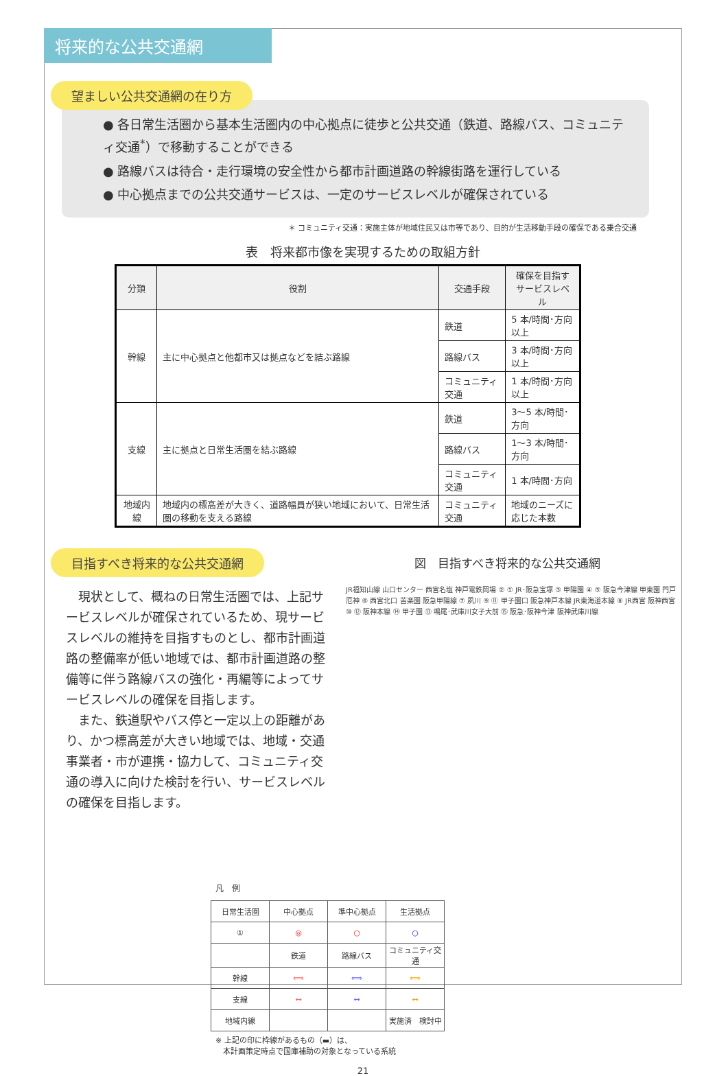将来的な公共交通網
望ましい公共交通網の在り方
● 各日常生活圏から基本生活圏内の中心拠点に徒歩と公共交通（鉄道、路線バス、コミュニティ交通<sup>*</sup>）で移動することができる
● 路線バスは待合・走行環境の安全性から都市計画道路の幹線街路を運行している
● 中心拠点までの公共交通サービスは、一定のサービスレベルが確保されている
＊ コミュニティ交通：実施主体が地域住民又は市等であり、目的が生活移動手段の確保である乗合交通
表　将来都市像を実現するための取組方針
| 分類 | 役割 | 交通手段 | 確保を目指す サービスレベル |
| --- | --- | --- | --- |
| 幹線 | 主に中心拠点と他都市又は拠点などを結ぶ路線 | 鉄道 | 5 本/時間･方向以上 |
| | | 路線バス | 3 本/時間･方向以上 |
| | | コミュニティ交通 | 1 本/時間･方向以上 |
| 支線 | 主に拠点と日常生活圏を結ぶ路線 | 鉄道 | 3～5 本/時間･方向 |
| | | 路線バス | 1～3 本/時間･方向 |
| | | コミュニティ交通 | 1 本/時間･方向 |
| 地域内線 | 地域内の標高差が大きく、道路幅員が狭い地域において、日常生活圏の移動を支える路線 | コミュニティ交通 | 地域のニーズに 応じた本数 |
目指すべき将来的な公共交通網
　現状として、概ねの日常生活圏では、上記サービスレベルが確保されているため、現サービスレベルの維持を目指すものとし、都市計画道路の整備率が低い地域では、都市計画道路の整備等に伴う路線バスの強化・再編等によってサービスレベルの確保を目指します。
　また、鉄道駅やバス停と一定以上の距離があり、かつ標高差が大きい地域では、地域・交通事業者・市が連携・協力して、コミュニティ交通の導入に向けた検討を行い、サービスレベルの確保を目指します。
図　目指すべき将来的な公共交通網
JR福知山線 山口センター 西宮名塩 神戸電鉄岡場 ② ① JR･阪急宝塚 ③ 甲陽園 ④ ⑤ 阪急今津線 甲東園 門戸厄神 ⑥ 西宮北口 苦楽園 阪急甲陽線 ⑦ 夙川 ⑨ ⑪ 甲子園口 阪急神戸本線 JR東海道本線 ⑧ JR西宮 阪神西宮 ⑩ ⑫ 阪神本線 ⑭ 甲子園 ⑬ 鳴尾･武庫川女子大前 ⑮ 阪急･阪神今津 阪神武庫川線
凡　例
| 日常生活圏 | 中心拠点 | 準中心拠点 | 生活拠点 |
| ① | ◎ | ○ | ○ |
| | 鉄道 | 路線バス | コミュニティ交通 |
| 幹線 | ⟺ | ⟺ | ⟺ |
| 支線 | ↔ | ↔ | ↔ |
| 地域内線 | | | 実施済 検討中 |
※ 上記の印に枠線があるもの（▬）は、
　本計画策定時点で国庫補助の対象となっている系統
21